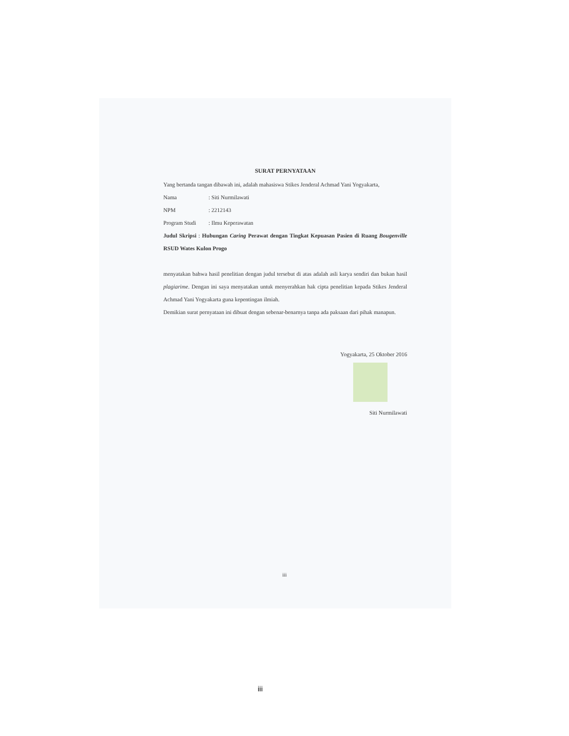SURAT PERNYATAAN
Yang bertanda tangan dibawah ini, adalah mahasiswa Stikes Jenderal Achmad Yani Yogyakarta,
Nama: Siti Nurmilawati
NPM: 2212143
Program Studi: Ilmu Keperawatan
Judul Skripsi : Hubungan Caring Perawat dengan Tingkat Kepuasan Pasien di Ruang Bougenville RSUD Wates Kulon Progo
menyatakan bahwa hasil penelitian dengan judul tersebut di atas adalah asli karya sendiri dan bukan hasil plagiarime. Dengan ini saya menyatakan untuk menyerahkan hak cipta penelitian kepada Stikes Jenderal Achmad Yani Yogyakarta guna kepentingan ilmiah.
Demikian surat pernyataan ini dibuat dengan sebenar-benarnya tanpa ada paksaan dari pihak manapun.
Yogyakarta, 25 Oktober 2016
Siti Nurmilawati
iii
iii